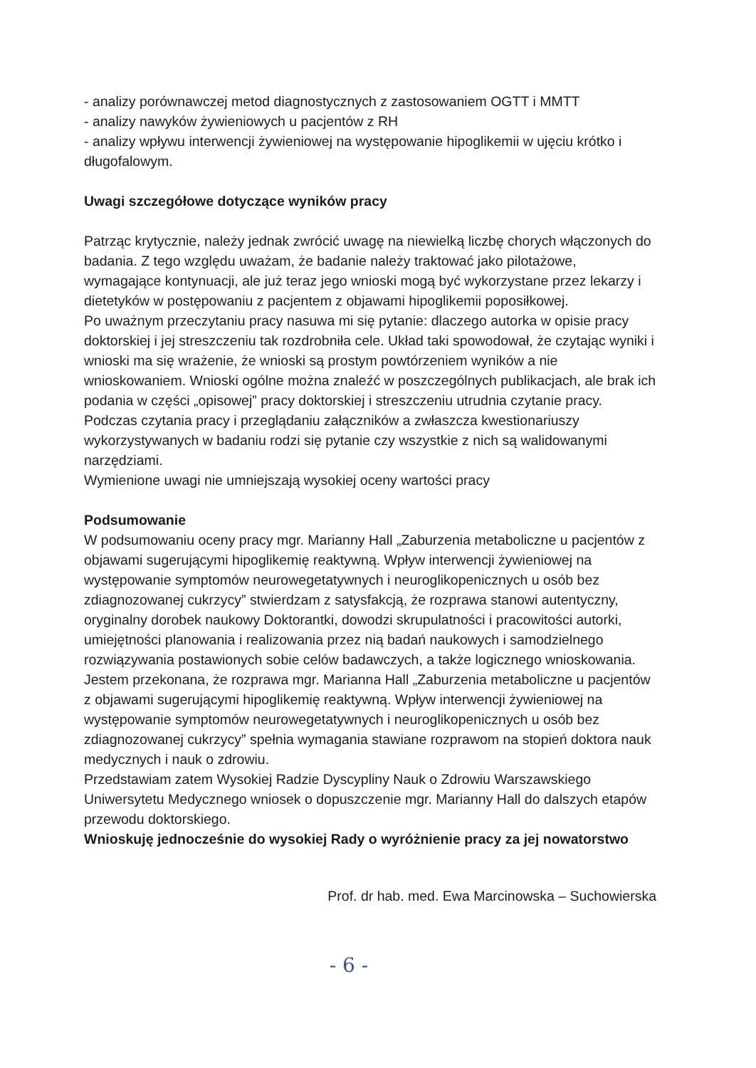- analizy porównawczej metod diagnostycznych z zastosowaniem OGTT i MMTT
- analizy nawyków żywieniowych u pacjentów z RH
- analizy wpływu interwencji żywieniowej na występowanie hipoglikemii w ujęciu krótko i długofalowym.
Uwagi szczegółowe dotyczące wyników pracy
Patrząc krytycznie, należy jednak zwrócić uwagę na niewielką liczbę chorych włączonych do badania. Z tego względu uważam, że badanie należy traktować jako pilotażowe, wymagające kontynuacji, ale już teraz jego wnioski mogą być wykorzystane przez lekarzy i dietetyków w postępowaniu z pacjentem z objawami hipoglikemii poposiłkowej.
Po uważnym przeczytaniu pracy nasuwa mi się pytanie: dlaczego autorka w opisie pracy doktorskiej i jej streszczeniu tak rozdrobniła cele. Układ taki spowodował, że czytając wyniki i wnioski ma się wrażenie, że wnioski są prostym powtórzeniem wyników a nie wnioskowaniem. Wnioski ogólne można znaleźć w poszczególnych publikacjach, ale brak ich podania w części „opisowej” pracy doktorskiej i streszczeniu utrudnia czytanie pracy.
Podczas czytania pracy i przeglądaniu załączników a zwłaszcza kwestionariuszy wykorzystywanych w badaniu rodzi się pytanie czy wszystkie z nich są walidowanymi narzędziami.
Wymienione uwagi nie umniejszają wysokiej oceny wartości pracy
Podsumowanie
W podsumowaniu oceny pracy mgr. Marianny Hall „Zaburzenia metaboliczne u pacjentów z objawami sugerującymi hipoglikemię reaktywną. Wpływ interwencji żywieniowej na występowanie symptomów neurowegetatywnych i neuroglikopenicznych u osób bez zdiagnozowanej cukrzycy” stwierdzam z satysfakcją, że rozprawa stanowi autentyczny, oryginalny dorobek naukowy Doktorantki, dowodzi skrupulatności i pracowitości autorki, umiejętności planowania i realizowania przez nią badań naukowych i samodzielnego rozwiązywania postawionych sobie celów badawczych, a także logicznego wnioskowania.
Jestem przekonana, że rozprawa mgr. Marianna Hall „Zaburzenia metaboliczne u pacjentów z objawami sugerującymi hipoglikemię reaktywną. Wpływ interwencji żywieniowej na występowanie symptomów neurowegetatywnych i neuroglikopenicznych u osób bez zdiagnozowanej cukrzycy” spełnia wymagania stawiane rozprawom na stopień doktora nauk medycznych i nauk o zdrowiu.
Przedstawiam zatem Wysokiej Radzie Dyscypliny Nauk o Zdrowiu Warszawskiego Uniwersytetu Medycznego wniosek o dopuszczenie mgr. Marianny Hall do dalszych etapów przewodu doktorskiego.
Wnioskuję jednocześnie do wysokiej Rady o wyróżnienie pracy za jej nowatorstwo
Prof. dr hab. med. Ewa Marcinowska – Suchowierska
- 6 -